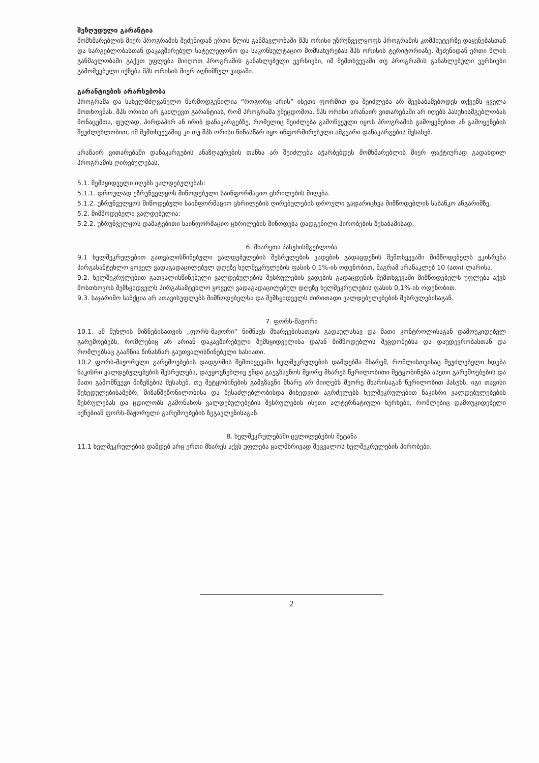შეზღუდული გარანტია
მომხმარებლის მიერ პროგრამის შეძენიდან ერთი წლის განმავლობაში შპს ორისი უზრუნველყოფს პროგრამის კომპიუტერზე დაყენებასთან და სარგებლობასთან დაკავშირებულ სატელეფონო და საკონსულტაციო მომსახურებას შპს ორისის ტერიტორიაზე. შეძენიდან ერთი წლის განმავლობაში გაქვთ უფლება მიიღოთ პროგრამის განახლებული ვერსიები, იმ შემთხვევაში თუ პროგრამის განახლებული ვერსიები გამოშვებული იქნება შპს ორისის მიერ აღნიშნულ ვადაში.
გარანტიების არარსებობა
პროგრამა და სახელმძღვანელო წარმოდგენილია “როგორც არის” ისეთი ფორმით და შეიძლება არ შეესაბამებოდეს თქვენს ყველა მოთხოვნას. შპს ორისი არ გაძლევთ გარანტიას, რომ პროგრამა უშეცდომოა. შპს ორისი არანაირ ვითარებაში არ იღებს პასუხისმგებლობას მონაცემთა, ფულად, პირდაპირ ან ირიბ დანაკარგებზე, რომელიც შეიძლება გამოწვეული იყოს პროგრამის გამოყენებით ან გამოყენების შეუძლებლობით, იმ შემთხვევაშიც კი თუ შპს ორისი წინასწარ იყო ინფორმირებული ამგვარი დანაკარგების შესახებ.
არანაირ ვითარებაში დანაკარგების ანაზღაურების თანხა არ შეიძლება აჭარბებდეს მომხმარებლის მიერ ფაქტიურად გადახდილ პროგრამის ღირებულებას.
5.1. შემსყიდველი იღებს ვალდებულებას:
5.1.1. დროულად უზრუნველყოს მიწოდებული საინფორმაციო ცხრილების მიღება.
5.1.2. უზრუნველყოს მიწოდებული საინფორმაციო ცხრილების ღირებულების დროული გადარიცხვა მიმწოდებლის საბანკო ანგარიშზე.
5.2. მიმწოდებელი ვალდებულია:
5.2.2. უზრუნველყოს დამატებითი საინფორმაციო ცხრილების მიწოდება დადგენილი პირობების შესაბამისად.
6. მხარეთა პასუხისმგებლობა
9.1 ხელშეკრულებით გათვალისწინებული ვალდებულების შესრულების ვადების გადაცდენის შემთხვევაში მიმწოდებელს ეკისრება პირგასამტეხლო ყოველ ვადაგადაცილებულ დღეზე ხელშეკრულების ფასის 0,1%-ის ოდენობით, მაგრამ არანაკლებ 10 (ათი) ლარისა.
9.2. ხელშეკრულებით გათვალისწინებული ვალდებულების შესრულების ვადების გადაცდენის შემთხვევაში მიმწოდებელს უფლება აქვს მოსთხოვოს შემსყიდველს პირგასამტეხლო ყოველ ვადაგადაცილებულ დღეზე ხელშეკრულების ფასის 0,1%-ის ოდენობით.
9.3. საჯარიმო სანქცია არ ათავისუფლებს მიმწოდებელსა და შემსყიდველს ძირითადი ვალდებულებების შესრულებისაგან.
7. ფორს-მაჟორი
10.1. ამ მუხლის მიზნებისათვის „ფორს-მაჟორი“ ნიშნავს მხარეებისათვის გადაულახავ და მათი კონტროლისაგან დამოუკიდებელ გარემოებებს, რომლებიც არ არიან დაკავშირებული შემსყიდველისა და/ან მიმწოდებლის შეცდომებსა და დაუდევრობასთან და რომლებსაც გააჩნია წინასწარ გაუთვალისწინებელი ხასიათი.
10.2 ფორს-მაჟორული გარემოებების დადგომის შემთხვევაში ხელშეკრულების დამდებმა მხარემ, რომლისთვისაც შეუძლებელი ხდება ნაკისრი ვალდებულებების შესრულება, დაუყოვნებლივ უნდა გაუგზავნოს მეორე მხარეს წერილობითი შეტყობინება ასეთი გარემოებების და მათი გამომწვევი მიზეზების შესახებ. თუ შეტყობინების გამგზავნი მხარე არ მიიღებს მეორე მხარისაგან წერილობით პასუხს, იგი თავისი შეხედულებისამებრ, მიზანშეწონილობისა და შესაძლებლობისდა მიხედვით აგრძელებს ხელშეკრულებით ნაკისრი ვალდებულებების შესრულებას და ცდილობს გამონახოს ვალდებულებების შესრულების ისეთი ალტერნატიული ხერხები, რომლებიც დამოუკიდებელი იქნებიან ფორს-მაჟორული გარემოებების ზეგავლენისაგან.
8. ხელშეკრულებაში ცვლილებების შეტანა
11.1 ხელშეკრულების დამდებ არც ერთი მხარეს აქვს უფლება ცალმხრივად შეცვალოს ხელშეკრულების პირობები.
2